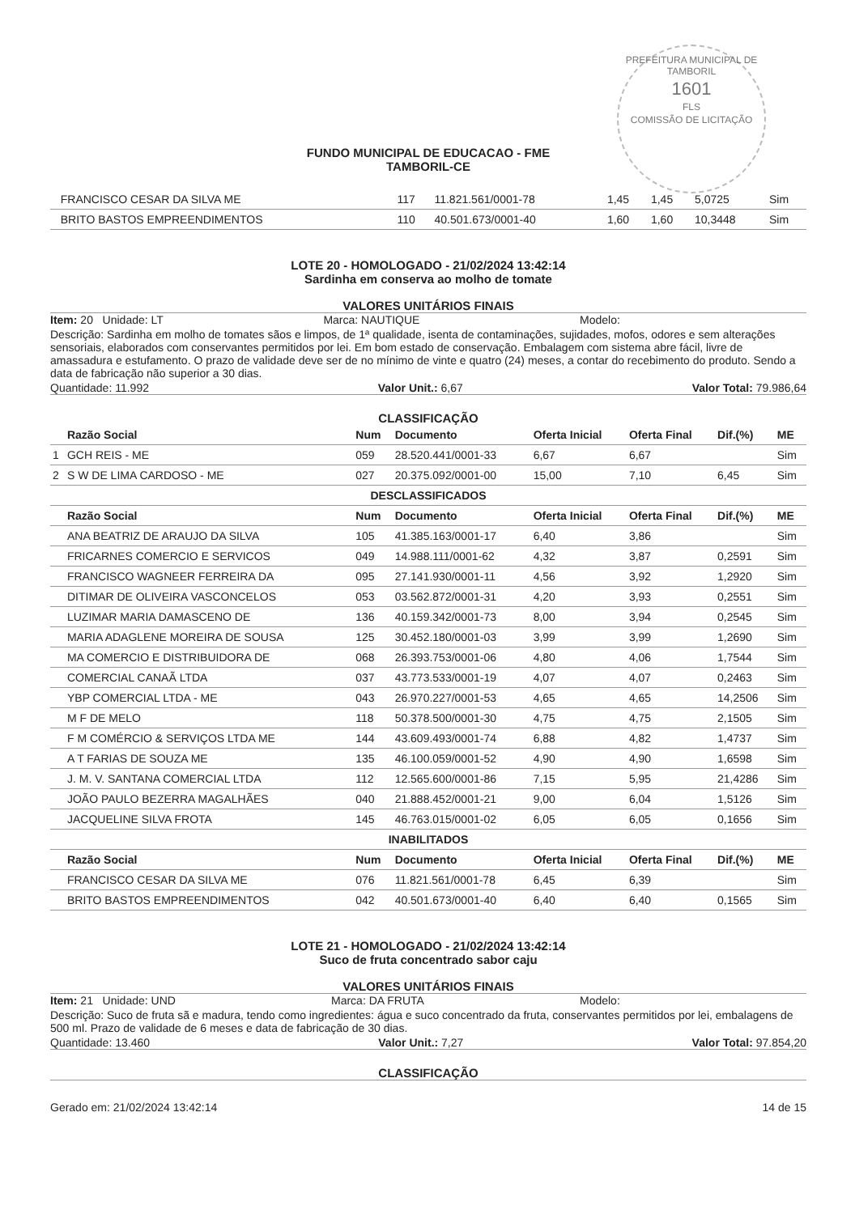PREFEITURA MUNICIPAL DE TAMBORIL
1601
FLS
COMISSÃO DE LICITAÇÃO
FUNDO MUNICIPAL DE EDUCACAO - FME
TAMBORIL-CE
| | FRANCISCO CESAR DA SILVA ME | 117 | 11.821.561/0001-78 | 1,45 | 1,45 | 5,0725 | Sim |
| | BRITO BASTOS EMPREENDIMENTOS | 110 | 40.501.673/0001-40 | 1,60 | 1,60 | 10,3448 | Sim |
LOTE 20 - HOMOLOGADO - 21/02/2024 13:42:14
Sardinha em conserva ao molho de tomate
VALORES UNITÁRIOS FINAIS
Item: 20 Unidade: LT Marca: NAUTIQUE Modelo:
Descrição: Sardinha em molho de tomates sãos e limpos, de 1ª qualidade, isenta de contaminações, sujidades, mofos, odores e sem alterações sensoriais, elaborados com conservantes permitidos por lei. Em bom estado de conservação. Embalagem com sistema abre fácil, livre de amassadura e estufamento. O prazo de validade deve ser de no mínimo de vinte e quatro (24) meses, a contar do recebimento do produto. Sendo a data de fabricação não superior a 30 dias.
Quantidade: 11.992 Valor Unit.: 6,67 Valor Total: 79.986,64
CLASSIFICAÇÃO
| | Razão Social | Num | Documento | Oferta Inicial | Oferta Final | Dif.(%) | ME |
| --- | --- | --- | --- | --- | --- | --- | --- |
| 1 | GCH REIS - ME | 059 | 28.520.441/0001-33 | 6,67 | 6,67 | | Sim |
| 2 | S W DE LIMA CARDOSO - ME | 027 | 20.375.092/0001-00 | 15,00 | 7,10 | 6,45 | Sim |
| DESCLASSIFICADOS | | | | | | | |
| | Razão Social | Num | Documento | Oferta Inicial | Oferta Final | Dif.(%) | ME |
| | ANA BEATRIZ DE ARAUJO DA SILVA | 105 | 41.385.163/0001-17 | 6,40 | 3,86 | | Sim |
| | FRICARNES COMERCIO E SERVICOS | 049 | 14.988.111/0001-62 | 4,32 | 3,87 | 0,2591 | Sim |
| | FRANCISCO WAGNEER FERREIRA DA | 095 | 27.141.930/0001-11 | 4,56 | 3,92 | 1,2920 | Sim |
| | DITIMAR DE OLIVEIRA VASCONCELOS | 053 | 03.562.872/0001-31 | 4,20 | 3,93 | 0,2551 | Sim |
| | LUZIMAR MARIA DAMASCENO DE | 136 | 40.159.342/0001-73 | 8,00 | 3,94 | 0,2545 | Sim |
| | MARIA ADAGLENE MOREIRA DE SOUSA | 125 | 30.452.180/0001-03 | 3,99 | 3,99 | 1,2690 | Sim |
| | MA COMERCIO E DISTRIBUIDORA DE | 068 | 26.393.753/0001-06 | 4,80 | 4,06 | 1,7544 | Sim |
| | COMERCIAL CANAÃ LTDA | 037 | 43.773.533/0001-19 | 4,07 | 4,07 | 0,2463 | Sim |
| | YBP COMERCIAL LTDA - ME | 043 | 26.970.227/0001-53 | 4,65 | 4,65 | 14,2506 | Sim |
| | M F DE MELO | 118 | 50.378.500/0001-30 | 4,75 | 4,75 | 2,1505 | Sim |
| | F M COMÉRCIO & SERVIÇOS LTDA ME | 144 | 43.609.493/0001-74 | 6,88 | 4,82 | 1,4737 | Sim |
| | A T FARIAS DE SOUZA ME | 135 | 46.100.059/0001-52 | 4,90 | 4,90 | 1,6598 | Sim |
| | J. M. V. SANTANA COMERCIAL LTDA | 112 | 12.565.600/0001-86 | 7,15 | 5,95 | 21,4286 | Sim |
| | JOÃO PAULO BEZERRA MAGALHÃES | 040 | 21.888.452/0001-21 | 9,00 | 6,04 | 1,5126 | Sim |
| | JACQUELINE SILVA FROTA | 145 | 46.763.015/0001-02 | 6,05 | 6,05 | 0,1656 | Sim |
| INABILITADOS | | | | | | | |
| | Razão Social | Num | Documento | Oferta Inicial | Oferta Final | Dif.(%) | ME |
| | FRANCISCO CESAR DA SILVA ME | 076 | 11.821.561/0001-78 | 6,45 | 6,39 | | Sim |
| | BRITO BASTOS EMPREENDIMENTOS | 042 | 40.501.673/0001-40 | 6,40 | 6,40 | 0,1565 | Sim |
LOTE 21 - HOMOLOGADO - 21/02/2024 13:42:14
Suco de fruta concentrado sabor caju
VALORES UNITÁRIOS FINAIS
Item: 21 Unidade: UND Marca: DA FRUTA Modelo:
Descrição: Suco de fruta sã e madura, tendo como ingredientes: água e suco concentrado da fruta, conservantes permitidos por lei, embalagens de 500 ml. Prazo de validade de 6 meses e data de fabricação de 30 dias.
Quantidade: 13.460 Valor Unit.: 7,27 Valor Total: 97.854,20
CLASSIFICAÇÃO
Gerado em: 21/02/2024 13:42:14 14 de 15